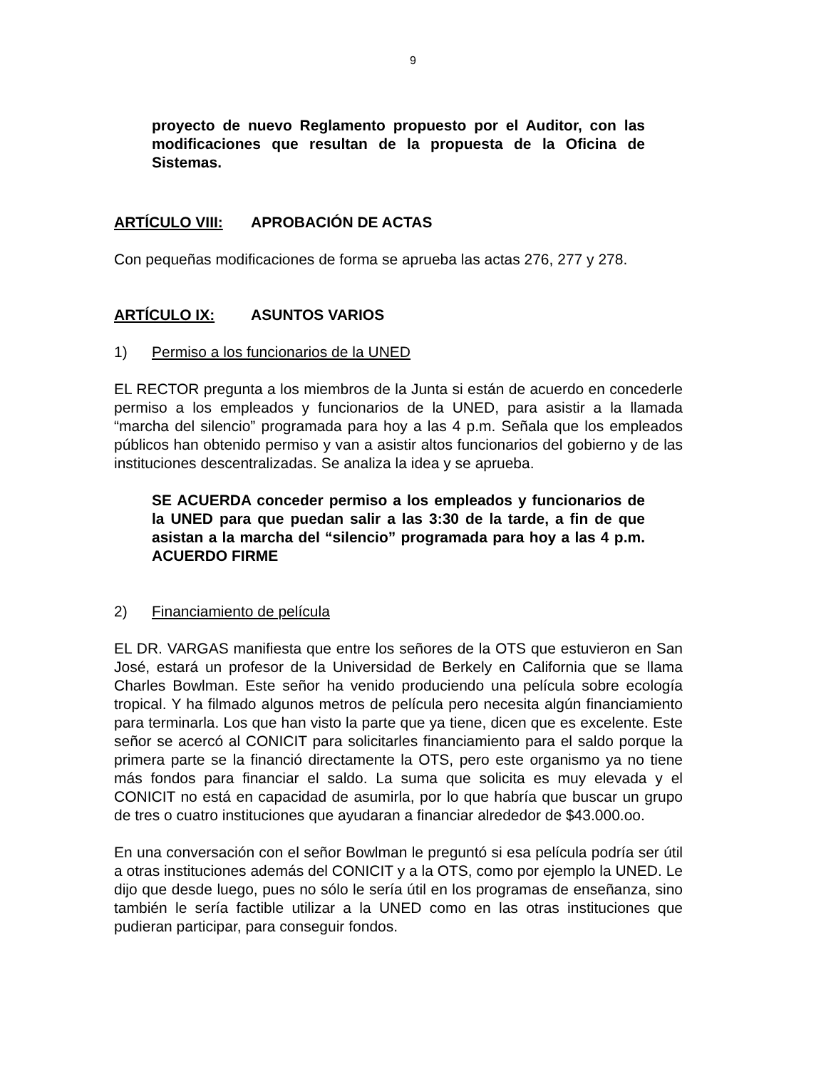9
proyecto de nuevo Reglamento propuesto por el Auditor, con las modificaciones que resultan de la propuesta de la Oficina de Sistemas.
ARTÍCULO VIII: APROBACIÓN DE ACTAS
Con pequeñas modificaciones de forma se aprueba las actas 276, 277 y 278.
ARTÍCULO IX: ASUNTOS VARIOS
1) Permiso a los funcionarios de la UNED
EL RECTOR pregunta a los miembros de la Junta si están de acuerdo en concederle permiso a los empleados y funcionarios de la UNED, para asistir a la llamada “marcha del silencio” programada para hoy a las 4 p.m. Señala que los empleados públicos han obtenido permiso y van a asistir altos funcionarios del gobierno y de las instituciones descentralizadas. Se analiza la idea y se aprueba.
SE ACUERDA conceder permiso a los empleados y funcionarios de la UNED para que puedan salir a las 3:30 de la tarde, a fin de que asistan a la marcha del “silencio” programada para hoy a las 4 p.m. ACUERDO FIRME
2) Financiamiento de película
EL DR. VARGAS manifiesta que entre los señores de la OTS que estuvieron en San José, estará un profesor de la Universidad de Berkely en California que se llama Charles Bowlman. Este señor ha venido produciendo una película sobre ecología tropical. Y ha filmado algunos metros de película pero necesita algún financiamiento para terminarla. Los que han visto la parte que ya tiene, dicen que es excelente. Este señor se acercó al CONICIT para solicitarles financiamiento para el saldo porque la primera parte se la financió directamente la OTS, pero este organismo ya no tiene más fondos para financiar el saldo. La suma que solicita es muy elevada y el CONICIT no está en capacidad de asumirla, por lo que habría que buscar un grupo de tres o cuatro instituciones que ayudaran a financiar alrededor de $43.000.oo.
En una conversación con el señor Bowlman le preguntó si esa película podría ser útil a otras instituciones además del CONICIT y a la OTS, como por ejemplo la UNED. Le dijo que desde luego, pues no sólo le sería útil en los programas de enseñanza, sino también le sería factible utilizar a la UNED como en las otras instituciones que pudieran participar, para conseguir fondos.